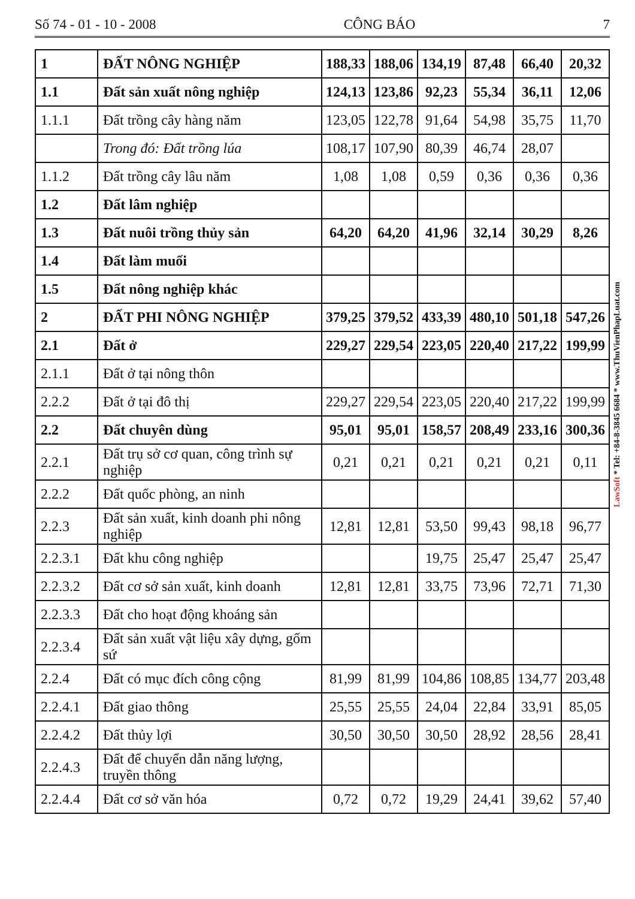Số 74 - 01 - 10 - 2008 CÔNG BÁO 7
| 1 | ĐẤT NÔNG NGHIỆP | 188,33 | 188,06 | 134,19 | 87,48 | 66,40 | 20,32 |
| 1.1 | Đất sản xuất nông nghiệp | 124,13 | 123,86 | 92,23 | 55,34 | 36,11 | 12,06 |
| 1.1.1 | Đất trồng cây hàng năm | 123,05 | 122,78 | 91,64 | 54,98 | 35,75 | 11,70 |
| | Trong đó: Đất trồng lúa | 108,17 | 107,90 | 80,39 | 46,74 | 28,07 | |
| 1.1.2 | Đất trồng cây lâu năm | 1,08 | 1,08 | 0,59 | 0,36 | 0,36 | 0,36 |
| 1.2 | Đất lâm nghiệp | | | | | | |
| 1.3 | Đất nuôi trồng thủy sản | 64,20 | 64,20 | 41,96 | 32,14 | 30,29 | 8,26 |
| 1.4 | Đất làm muối | | | | | | |
| 1.5 | Đất nông nghiệp khác | | | | | | |
| 2 | ĐẤT PHI NÔNG NGHIỆP | 379,25 | 379,52 | 433,39 | 480,10 | 501,18 | 547,26 |
| 2.1 | Đất ở | 229,27 | 229,54 | 223,05 | 220,40 | 217,22 | 199,99 |
| 2.1.1 | Đất ở tại nông thôn | | | | | | |
| 2.2.2 | Đất ở tại đô thị | 229,27 | 229,54 | 223,05 | 220,40 | 217,22 | 199,99 |
| 2.2 | Đất chuyên dùng | 95,01 | 95,01 | 158,57 | 208,49 | 233,16 | 300,36 |
| 2.2.1 | Đất trụ sở cơ quan, công trình sự nghiệp | 0,21 | 0,21 | 0,21 | 0,21 | 0,21 | 0,11 |
| 2.2.2 | Đất quốc phòng, an ninh | | | | | | |
| 2.2.3 | Đất sản xuất, kinh doanh phi nông nghiệp | 12,81 | 12,81 | 53,50 | 99,43 | 98,18 | 96,77 |
| 2.2.3.1 | Đất khu công nghiệp | | | 19,75 | 25,47 | 25,47 | 25,47 |
| 2.2.3.2 | Đất cơ sở sản xuất, kinh doanh | 12,81 | 12,81 | 33,75 | 73,96 | 72,71 | 71,30 |
| 2.2.3.3 | Đất cho hoạt động khoáng sản | | | | | | |
| 2.2.3.4 | Đất sản xuất vật liệu xây dựng, gốm sứ | | | | | | |
| 2.2.4 | Đất có mục đích công cộng | 81,99 | 81,99 | 104,86 | 108,85 | 134,77 | 203,48 |
| 2.2.4.1 | Đất giao thông | 25,55 | 25,55 | 24,04 | 22,84 | 33,91 | 85,05 |
| 2.2.4.2 | Đất thủy lợi | 30,50 | 30,50 | 30,50 | 28,92 | 28,56 | 28,41 |
| 2.2.4.3 | Đất để chuyển dẫn năng lượng, truyền thông | | | | | | |
| 2.2.4.4 | Đất cơ sở văn hóa | 0,72 | 0,72 | 19,29 | 24,41 | 39,62 | 57,40 |
LawSoft * Tel: +84-8-3845 6684 * www.ThuVienPhapLuat.com